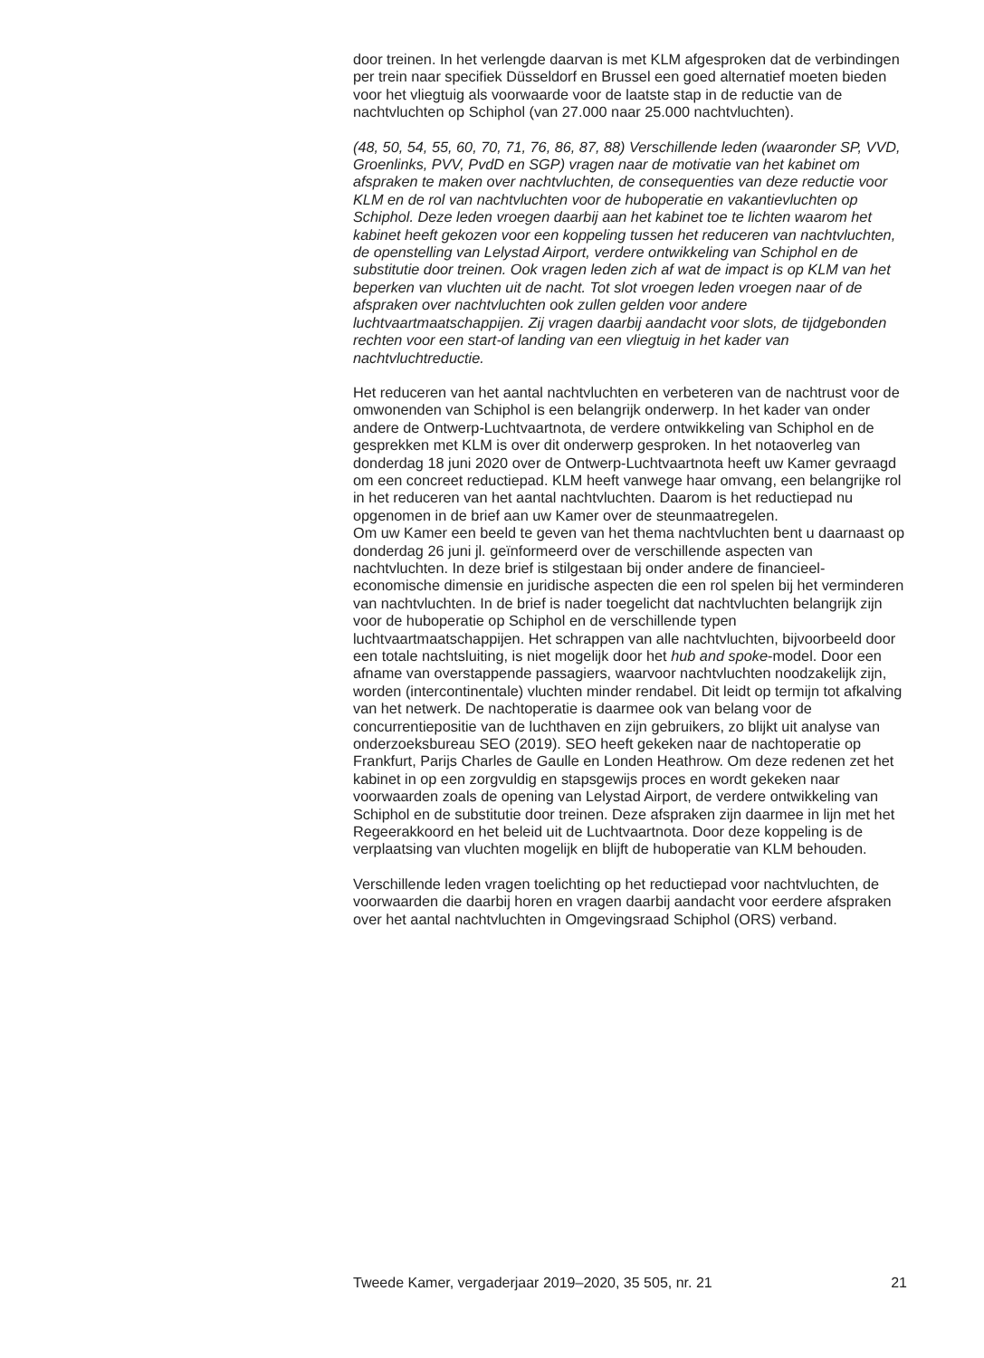door treinen. In het verlengde daarvan is met KLM afgesproken dat de verbindingen per trein naar specifiek Düsseldorf en Brussel een goed alternatief moeten bieden voor het vliegtuig als voorwaarde voor de laatste stap in de reductie van de nachtvluchten op Schiphol (van 27.000 naar 25.000 nachtvluchten).
(48, 50, 54, 55, 60, 70, 71, 76, 86, 87, 88) Verschillende leden (waaronder SP, VVD, Groenlinks, PVV, PvdD en SGP) vragen naar de motivatie van het kabinet om afspraken te maken over nachtvluchten, de consequenties van deze reductie voor KLM en de rol van nachtvluchten voor de huboperatie en vakantievluchten op Schiphol. Deze leden vroegen daarbij aan het kabinet toe te lichten waarom het kabinet heeft gekozen voor een koppeling tussen het reduceren van nachtvluchten, de openstelling van Lelystad Airport, verdere ontwikkeling van Schiphol en de substitutie door treinen. Ook vragen leden zich af wat de impact is op KLM van het beperken van vluchten uit de nacht. Tot slot vroegen leden vroegen naar of de afspraken over nachtvluchten ook zullen gelden voor andere luchtvaartmaatschappijen. Zij vragen daarbij aandacht voor slots, de tijdgebonden rechten voor een start-of landing van een vliegtuig in het kader van nachtvluchtreductie.
Het reduceren van het aantal nachtvluchten en verbeteren van de nachtrust voor de omwonenden van Schiphol is een belangrijk onderwerp. In het kader van onder andere de Ontwerp-Luchtvaartnota, de verdere ontwikkeling van Schiphol en de gesprekken met KLM is over dit onderwerp gesproken. In het notaoverleg van donderdag 18 juni 2020 over de Ontwerp-Luchtvaartnota heeft uw Kamer gevraagd om een concreet reductiepad. KLM heeft vanwege haar omvang, een belangrijke rol in het reduceren van het aantal nachtvluchten. Daarom is het reductiepad nu opgenomen in de brief aan uw Kamer over de steunmaatregelen.
Om uw Kamer een beeld te geven van het thema nachtvluchten bent u daarnaast op donderdag 26 juni jl. geïnformeerd over de verschillende aspecten van nachtvluchten. In deze brief is stilgestaan bij onder andere de financieel-economische dimensie en juridische aspecten die een rol spelen bij het verminderen van nachtvluchten. In de brief is nader toegelicht dat nachtvluchten belangrijk zijn voor de huboperatie op Schiphol en de verschillende typen luchtvaartmaatschappijen. Het schrappen van alle nachtvluchten, bijvoorbeeld door een totale nachtsluiting, is niet mogelijk door het hub and spoke-model. Door een afname van overstappende passagiers, waarvoor nachtvluchten noodzakelijk zijn, worden (intercontinentale) vluchten minder rendabel. Dit leidt op termijn tot afkalving van het netwerk. De nachtoperatie is daarmee ook van belang voor de concurrentiepositie van de luchthaven en zijn gebruikers, zo blijkt uit analyse van onderzoeksbureau SEO (2019). SEO heeft gekeken naar de nachtoperatie op Frankfurt, Parijs Charles de Gaulle en Londen Heathrow. Om deze redenen zet het kabinet in op een zorgvuldig en stapsgewijs proces en wordt gekeken naar voorwaarden zoals de opening van Lelystad Airport, de verdere ontwikkeling van Schiphol en de substitutie door treinen. Deze afspraken zijn daarmee in lijn met het Regeerakkoord en het beleid uit de Luchtvaartnota. Door deze koppeling is de verplaatsing van vluchten mogelijk en blijft de huboperatie van KLM behouden.
Verschillende leden vragen toelichting op het reductiepad voor nachtvluchten, de voorwaarden die daarbij horen en vragen daarbij aandacht voor eerdere afspraken over het aantal nachtvluchten in Omgevingsraad Schiphol (ORS) verband.
Tweede Kamer, vergaderjaar 2019–2020, 35 505, nr. 21 21